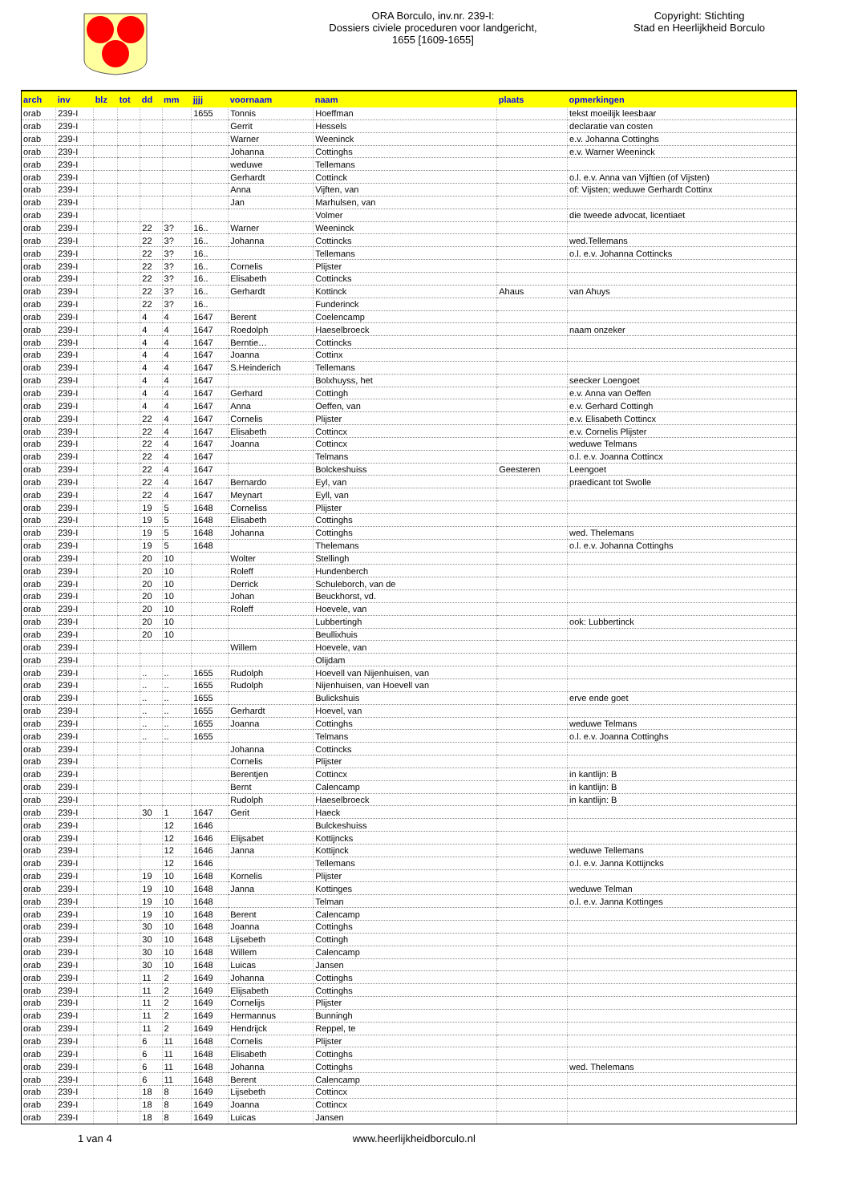ORA Borculo, inv.nr. 239-I:
Dossiers civiele proceduren voor landgericht,
1655 [1609-1655]
Copyright: Stichting
Stad en Heerlijkheid Borculo
| arch | inv | blz | tot | dd | mm | jjjj | voornaam | naam | plaats | opmerkingen |
| --- | --- | --- | --- | --- | --- | --- | --- | --- | --- | --- |
| orab | 239-I | | | | | 1655 | Tonnis | Hoeffman | | tekst moeilijk leesbaar |
| orab | 239-I | | | | | | Gerrit | Hessels | | declaratie van costen |
| orab | 239-I | | | | | | Warner | Weeninck | | e.v. Johanna Cottinghs |
| orab | 239-I | | | | | | Johanna | Cottinghs | | e.v. Warner Weeninck |
| orab | 239-I | | | | | | weduwe | Tellemans | | |
| orab | 239-I | | | | | | Gerhardt | Cottinck | | o.l. e.v. Anna van Vijftien (of Vijsten) |
| orab | 239-I | | | | | | Anna | Vijften, van | | of: Vijsten; weduwe Gerhardt Cottinx |
| orab | 239-I | | | | | | Jan | Marhulsen, van | | |
| orab | 239-I | | | | | | | Volmer | | die tweede advocat, licentiaet |
| orab | 239-I | | | 22 | 3? | 16.. | Warner | Weeninck | | |
| orab | 239-I | | | 22 | 3? | 16.. | Johanna | Cottincks | | wed.Tellemans |
| orab | 239-I | | | 22 | 3? | 16.. | | Tellemans | | o.l. e.v. Johanna Cottincks |
| orab | 239-I | | | 22 | 3? | 16.. | Cornelis | Plijster | | |
| orab | 239-I | | | 22 | 3? | 16.. | Elisabeth | Cottincks | | |
| orab | 239-I | | | 22 | 3? | 16.. | Gerhardt | Kottinck | Ahaus | van Ahuys |
| orab | 239-I | | | 22 | 3? | 16.. | | Funderinck | | |
| orab | 239-I | | | 4 | 4 | 1647 | Berent | Coelencamp | | |
| orab | 239-I | | | 4 | 4 | 1647 | Roedolph | Haeselbroeck | | naam onzeker |
| orab | 239-I | | | 4 | 4 | 1647 | Berntie… | Cottincks | | |
| orab | 239-I | | | 4 | 4 | 1647 | Joanna | Cottinx | | |
| orab | 239-I | | | 4 | 4 | 1647 | S.Heinderich | Tellemans | | |
| orab | 239-I | | | 4 | 4 | 1647 | | Bolxhuyss, het | | seecker Loengoet |
| orab | 239-I | | | 4 | 4 | 1647 | Gerhard | Cottingh | | e.v. Anna van Oeffen |
| orab | 239-I | | | 4 | 4 | 1647 | Anna | Oeffen, van | | e.v. Gerhard Cottingh |
| orab | 239-I | | | 22 | 4 | 1647 | Cornelis | Plijster | | e.v. Elisabeth Cottincx |
| orab | 239-I | | | 22 | 4 | 1647 | Elisabeth | Cottincx | | e.v. Cornelis Plijster |
| orab | 239-I | | | 22 | 4 | 1647 | Joanna | Cottincx | | weduwe Telmans |
| orab | 239-I | | | 22 | 4 | 1647 | | Telmans | | o.l. e.v. Joanna Cottincx |
| orab | 239-I | | | 22 | 4 | 1647 | | Bolckeshuiss | Geesteren | Leengoet |
| orab | 239-I | | | 22 | 4 | 1647 | Bernardo | Eyl, van | | praedicant tot Swolle |
| orab | 239-I | | | 22 | 4 | 1647 | Meynart | Eyll, van | | |
| orab | 239-I | | | 19 | 5 | 1648 | Corneliss | Plijster | | |
| orab | 239-I | | | 19 | 5 | 1648 | Elisabeth | Cottinghs | | |
| orab | 239-I | | | 19 | 5 | 1648 | Johanna | Cottinghs | | wed. Thelemans |
| orab | 239-I | | | 19 | 5 | 1648 | | Thelemans | | o.l. e.v. Johanna Cottinghs |
| orab | 239-I | | | 20 | 10 | | Wolter | Stellingh | | |
| orab | 239-I | | | 20 | 10 | | Roleff | Hundenberch | | |
| orab | 239-I | | | 20 | 10 | | Derrick | Schuleborch, van de | | |
| orab | 239-I | | | 20 | 10 | | Johan | Beuckhorst, vd. | | |
| orab | 239-I | | | 20 | 10 | | Roleff | Hoevele, van | | |
| orab | 239-I | | | 20 | 10 | | | Lubbertingh | | ook: Lubbertinck |
| orab | 239-I | | | 20 | 10 | | | Beullixhuis | | |
| orab | 239-I | | | | | | Willem | Hoevele, van | | |
| orab | 239-I | | | | | | | Olijdam | | |
| orab | 239-I | | | .. | .. | 1655 | Rudolph | Hoevell van Nijenhuisen, van | | |
| orab | 239-I | | | .. | .. | 1655 | Rudolph | Nijenhuisen, van Hoevell van | | |
| orab | 239-I | | | .. | .. | 1655 | | Bulickshuis | | erve ende goet |
| orab | 239-I | | | .. | .. | 1655 | Gerhardt | Hoevel, van | | |
| orab | 239-I | | | .. | .. | 1655 | Joanna | Cottinghs | | weduwe Telmans |
| orab | 239-I | | | .. | .. | 1655 | | Telmans | | o.l. e.v. Joanna Cottinghs |
| orab | 239-I | | | | | | Johanna | Cottincks | | |
| orab | 239-I | | | | | | Cornelis | Plijster | | |
| orab | 239-I | | | | | | Berentjen | Cottincx | | in kantlijn: B |
| orab | 239-I | | | | | | Bernt | Calencamp | | in kantlijn: B |
| orab | 239-I | | | | | | Rudolph | Haeselbroeck | | in kantlijn: B |
| orab | 239-I | | | 30 | 1 | 1647 | Gerit | Haeck | | |
| orab | 239-I | | | | 12 | 1646 | | Bulckeshuiss | | |
| orab | 239-I | | | | 12 | 1646 | Elijsabet | Kottijncks | | |
| orab | 239-I | | | | 12 | 1646 | Janna | Kottijnck | | weduwe Tellemans |
| orab | 239-I | | | | 12 | 1646 | | Tellemans | | o.l. e.v. Janna Kottijncks |
| orab | 239-I | | | 19 | 10 | 1648 | Kornelis | Plijster | | |
| orab | 239-I | | | 19 | 10 | 1648 | Janna | Kottinges | | weduwe Telman |
| orab | 239-I | | | 19 | 10 | 1648 | | Telman | | o.l. e.v. Janna Kottinges |
| orab | 239-I | | | 19 | 10 | 1648 | Berent | Calencamp | | |
| orab | 239-I | | | 30 | 10 | 1648 | Joanna | Cottinghs | | |
| orab | 239-I | | | 30 | 10 | 1648 | Lijsebeth | Cottingh | | |
| orab | 239-I | | | 30 | 10 | 1648 | Willem | Calencamp | | |
| orab | 239-I | | | 30 | 10 | 1648 | Luicas | Jansen | | |
| orab | 239-I | | | 11 | 2 | 1649 | Johanna | Cottinghs | | |
| orab | 239-I | | | 11 | 2 | 1649 | Elijsabeth | Cottinghs | | |
| orab | 239-I | | | 11 | 2 | 1649 | Cornelijs | Plijster | | |
| orab | 239-I | | | 11 | 2 | 1649 | Hermannus | Bunningh | | |
| orab | 239-I | | | 11 | 2 | 1649 | Hendrijck | Reppel, te | | |
| orab | 239-I | | | 6 | 11 | 1648 | Cornelis | Plijster | | |
| orab | 239-I | | | 6 | 11 | 1648 | Elisabeth | Cottinghs | | |
| orab | 239-I | | | 6 | 11 | 1648 | Johanna | Cottinghs | | wed. Thelemans |
| orab | 239-I | | | 6 | 11 | 1648 | Berent | Calencamp | | |
| orab | 239-I | | | 18 | 8 | 1649 | Lijsebeth | Cottincx | | |
| orab | 239-I | | | 18 | 8 | 1649 | Joanna | Cottincx | | |
| orab | 239-I | | | 18 | 8 | 1649 | Luicas | Jansen | | |
1 van 4 www.heerlijkheidborculo.nl